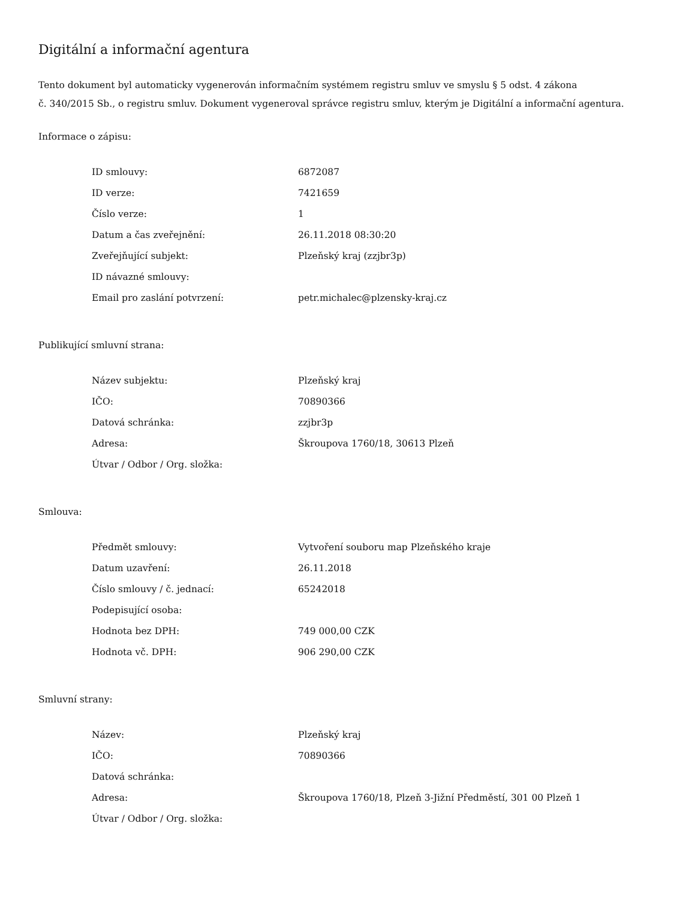Digitální a informační agentura
Tento dokument byl automaticky vygenerován informačním systémem registru smluv ve smyslu § 5 odst. 4 zákona
č. 340/2015 Sb., o registru smluv. Dokument vygeneroval správce registru smluv, kterým je Digitální a informační agentura.
Informace o zápisu:
| ID smlouvy: | 6872087 |
| ID verze: | 7421659 |
| Číslo verze: | 1 |
| Datum a čas zveřejnění: | 26.11.2018 08:30:20 |
| Zveřejňující subjekt: | Plzeňský kraj (zzjbr3p) |
| ID návazné smlouvy: | |
| Email pro zaslání potvrzení: | petr.michalec@plzensky-kraj.cz |
Publikující smluvní strana:
| Název subjektu: | Plzeňský kraj |
| IČO: | 70890366 |
| Datová schránka: | zzjbr3p |
| Adresa: | Škroupova 1760/18, 30613 Plzeň |
| Útvar / Odbor / Org. složka: | |
Smlouva:
| Předmět smlouvy: | Vytvoření souboru map Plzeňského kraje |
| Datum uzavření: | 26.11.2018 |
| Číslo smlouvy / č. jednací: | 65242018 |
| Podepisující osoba: | |
| Hodnota bez DPH: | 749 000,00 CZK |
| Hodnota vč. DPH: | 906 290,00 CZK |
Smluvní strany:
| Název: | Plzeňský kraj |
| IČO: | 70890366 |
| Datová schránka: | |
| Adresa: | Škroupova 1760/18, Plzeň 3-Jižní Předměstí, 301 00 Plzeň 1 |
| Útvar / Odbor / Org. složka: | |